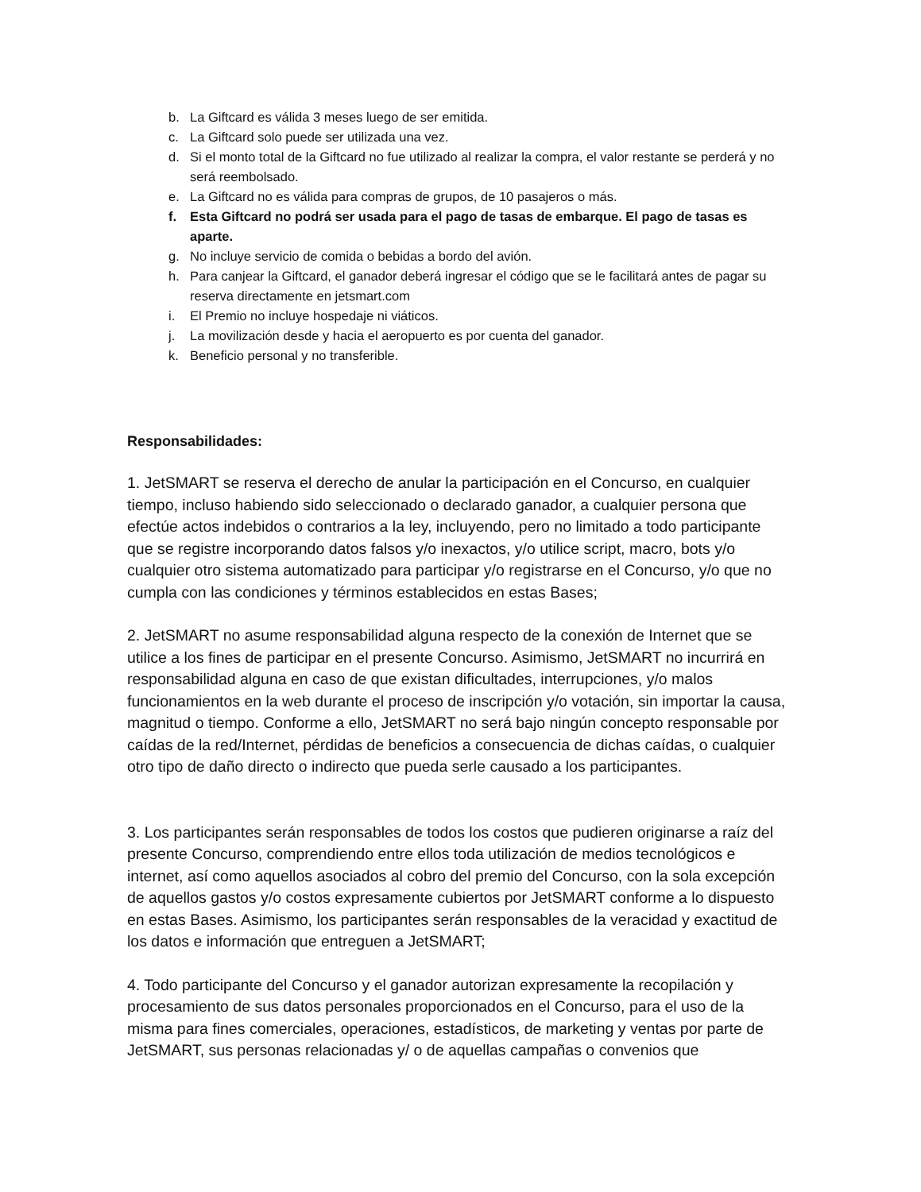b. La Giftcard es válida 3 meses luego de ser emitida.
c. La Giftcard solo puede ser utilizada una vez.
d. Si el monto total de la Giftcard no fue utilizado al realizar la compra, el valor restante se perderá y no será reembolsado.
e. La Giftcard no es válida para compras de grupos, de 10 pasajeros o más.
f. Esta Giftcard no podrá ser usada para el pago de tasas de embarque. El pago de tasas es aparte.
g. No incluye servicio de comida o bebidas a bordo del avión.
h. Para canjear la Giftcard, el ganador deberá ingresar el código que se le facilitará antes de pagar su reserva directamente en jetsmart.com
i. El Premio no incluye hospedaje ni viáticos.
j. La movilización desde y hacia el aeropuerto es por cuenta del ganador.
k. Beneficio personal y no transferible.
Responsabilidades:
1. JetSMART se reserva el derecho de anular la participación en el Concurso, en cualquier tiempo, incluso habiendo sido seleccionado o declarado ganador, a cualquier persona que efectúe actos indebidos o contrarios a la ley, incluyendo, pero no limitado a todo participante que se registre incorporando datos falsos y/o inexactos, y/o utilice script, macro, bots y/o cualquier otro sistema automatizado para participar y/o registrarse en el Concurso, y/o que no cumpla con las condiciones y términos establecidos en estas Bases;
2. JetSMART no asume responsabilidad alguna respecto de la conexión de Internet que se utilice a los fines de participar en el presente Concurso. Asimismo, JetSMART no incurrirá en responsabilidad alguna en caso de que existan dificultades, interrupciones, y/o malos funcionamientos en la web durante el proceso de inscripción y/o votación, sin importar la causa, magnitud o tiempo. Conforme a ello, JetSMART no será bajo ningún concepto responsable por caídas de la red/Internet, pérdidas de beneficios a consecuencia de dichas caídas, o cualquier otro tipo de daño directo o indirecto que pueda serle causado a los participantes.
3. Los participantes serán responsables de todos los costos que pudieren originarse a raíz del presente Concurso, comprendiendo entre ellos toda utilización de medios tecnológicos e internet, así como aquellos asociados al cobro del premio del Concurso, con la sola excepción de aquellos gastos y/o costos expresamente cubiertos por JetSMART conforme a lo dispuesto en estas Bases. Asimismo, los participantes serán responsables de la veracidad y exactitud de los datos e información que entreguen a JetSMART;
4. Todo participante del Concurso y el ganador autorizan expresamente la recopilación y procesamiento de sus datos personales proporcionados en el Concurso, para el uso de la misma para fines comerciales, operaciones, estadísticos, de marketing y ventas por parte de JetSMART, sus personas relacionadas y/ o de aquellas campañas o convenios que